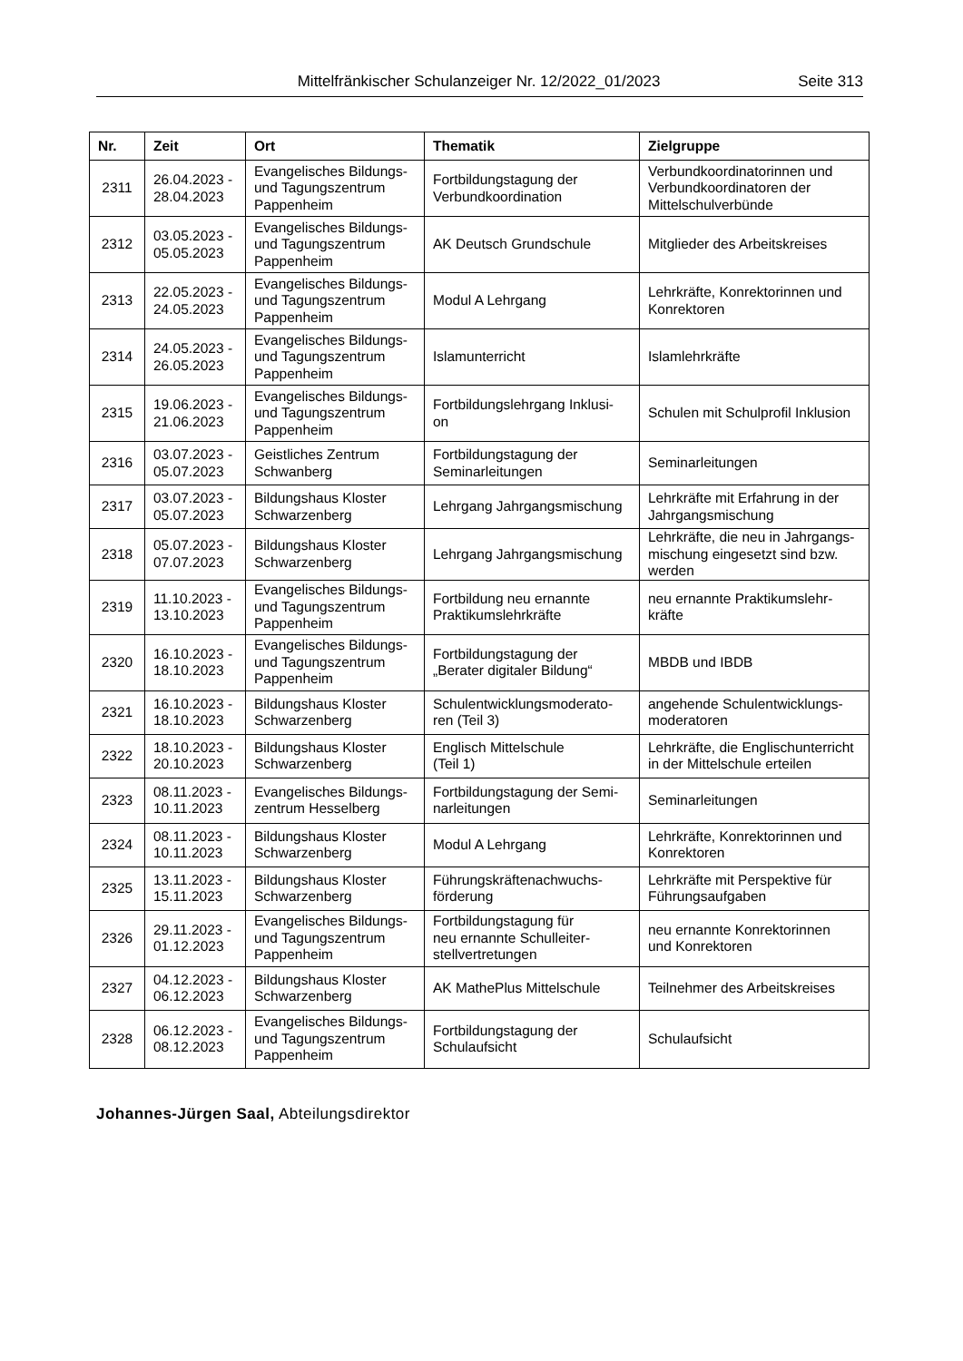Mittelfränkischer Schulanzeiger Nr. 12/2022_01/2023 Seite 313
| Nr. | Zeit | Ort | Thematik | Zielgruppe |
| --- | --- | --- | --- | --- |
| 2311 | 26.04.2023 - 28.04.2023 | Evangelisches Bildungs- und Tagungszentrum Pappenheim | Fortbildungstagung der Verbundkoordination | Verbundkoordinatorinnen und Verbundkoordinatoren der Mittelschulverbünde |
| 2312 | 03.05.2023 - 05.05.2023 | Evangelisches Bildungs- und Tagungszentrum Pappenheim | AK Deutsch Grundschule | Mitglieder des Arbeitskreises |
| 2313 | 22.05.2023 - 24.05.2023 | Evangelisches Bildungs- und Tagungszentrum Pappenheim | Modul A Lehrgang | Lehrkräfte, Konrektorinnen und Konrektoren |
| 2314 | 24.05.2023 - 26.05.2023 | Evangelisches Bildungs- und Tagungszentrum Pappenheim | Islamunterricht | Islamlehrkräfte |
| 2315 | 19.06.2023 - 21.06.2023 | Evangelisches Bildungs- und Tagungszentrum Pappenheim | Fortbildungslehrgang Inklusi- on | Schulen mit Schulprofil Inklusion |
| 2316 | 03.07.2023 - 05.07.2023 | Geistliches Zentrum Schwanberg | Fortbildungstagung der Seminarleitungen | Seminarleitungen |
| 2317 | 03.07.2023 - 05.07.2023 | Bildungshaus Kloster Schwarzenberg | Lehrgang Jahrgangsmischung | Lehrkräfte mit Erfahrung in der Jahrgangsmischung |
| 2318 | 05.07.2023 - 07.07.2023 | Bildungshaus Kloster Schwarzenberg | Lehrgang Jahrgangsmischung | Lehrkräfte, die neu in Jahrgangs- mischung eingesetzt sind bzw. werden |
| 2319 | 11.10.2023 - 13.10.2023 | Evangelisches Bildungs- und Tagungszentrum Pappenheim | Fortbildung neu ernannte Praktikumslehrkräfte | neu ernannte Praktikumslehr- kräfte |
| 2320 | 16.10.2023 - 18.10.2023 | Evangelisches Bildungs- und Tagungszentrum Pappenheim | Fortbildungstagung der „Berater digitaler Bildung“ | MBDB und IBDB |
| 2321 | 16.10.2023 - 18.10.2023 | Bildungshaus Kloster Schwarzenberg | Schulentwicklungsmoderato- ren (Teil 3) | angehende Schulentwicklungs- moderatoren |
| 2322 | 18.10.2023 - 20.10.2023 | Bildungshaus Kloster Schwarzenberg | Englisch Mittelschule (Teil 1) | Lehrkräfte, die Englischunterricht in der Mittelschule erteilen |
| 2323 | 08.11.2023 - 10.11.2023 | Evangelisches Bildungs- zentrum Hesselberg | Fortbildungstagung der Semi- narleitungen | Seminarleitungen |
| 2324 | 08.11.2023 - 10.11.2023 | Bildungshaus Kloster Schwarzenberg | Modul A Lehrgang | Lehrkräfte, Konrektorinnen und Konrektoren |
| 2325 | 13.11.2023 - 15.11.2023 | Bildungshaus Kloster Schwarzenberg | Führungskräftenachwuchs- förderung | Lehrkräfte mit Perspektive für Führungsaufgaben |
| 2326 | 29.11.2023 - 01.12.2023 | Evangelisches Bildungs- und Tagungszentrum Pappenheim | Fortbildungstagung für neu ernannte Schulleiter- stellvertretungen | neu ernannte Konrektorinnen und Konrektoren |
| 2327 | 04.12.2023 - 06.12.2023 | Bildungshaus Kloster Schwarzenberg | AK MathePlus Mittelschule | Teilnehmer des Arbeitskreises |
| 2328 | 06.12.2023 - 08.12.2023 | Evangelisches Bildungs- und Tagungszentrum Pappenheim | Fortbildungstagung der Schulaufsicht | Schulaufsicht |
Johannes-Jürgen Saal, Abteilungsdirektor